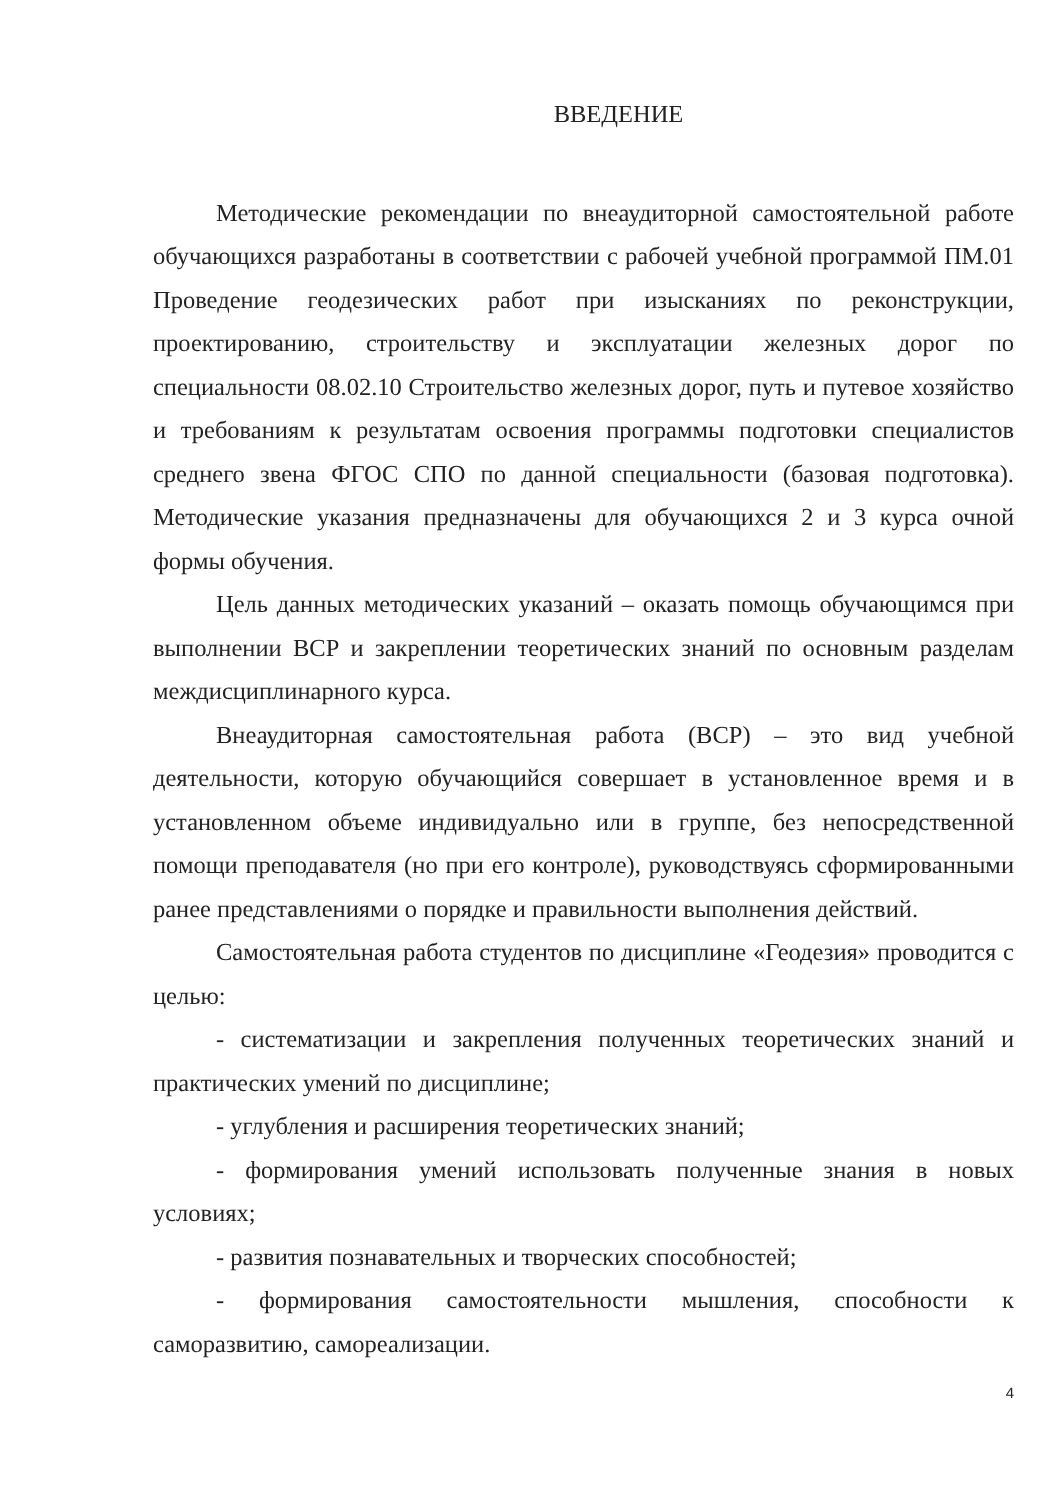ВВЕДЕНИЕ
Методические рекомендации по внеаудиторной самостоятельной работе обучающихся разработаны в соответствии с рабочей учебной программой ПМ.01 Проведение геодезических работ при изысканиях по реконструкции, проектированию, строительству и эксплуатации железных дорог по специальности 08.02.10 Строительство железных дорог, путь и путевое хозяйство и требованиям к результатам освоения программы подготовки специалистов среднего звена ФГОС СПО по данной специальности (базовая подготовка). Методические указания предназначены для обучающихся 2 и 3 курса очной формы обучения.
Цель данных методических указаний – оказать помощь обучающимся при выполнении ВСР и закреплении теоретических знаний по основным разделам междисциплинарного курса.
Внеаудиторная самостоятельная работа (ВСР) – это вид учебной деятельности, которую обучающийся совершает в установленное время и в установленном объеме индивидуально или в группе, без непосредственной помощи преподавателя (но при его контроле), руководствуясь сформированными ранее представлениями о порядке и правильности выполнения действий.
Самостоятельная работа студентов по дисциплине «Геодезия» проводится с целью:
- систематизации и закрепления полученных теоретических знаний и практических умений по дисциплине;
- углубления и расширения теоретических знаний;
- формирования умений использовать полученные знания в новых условиях;
- развития познавательных и творческих способностей;
- формирования самостоятельности мышления, способности к саморазвитию, самореализации.
4